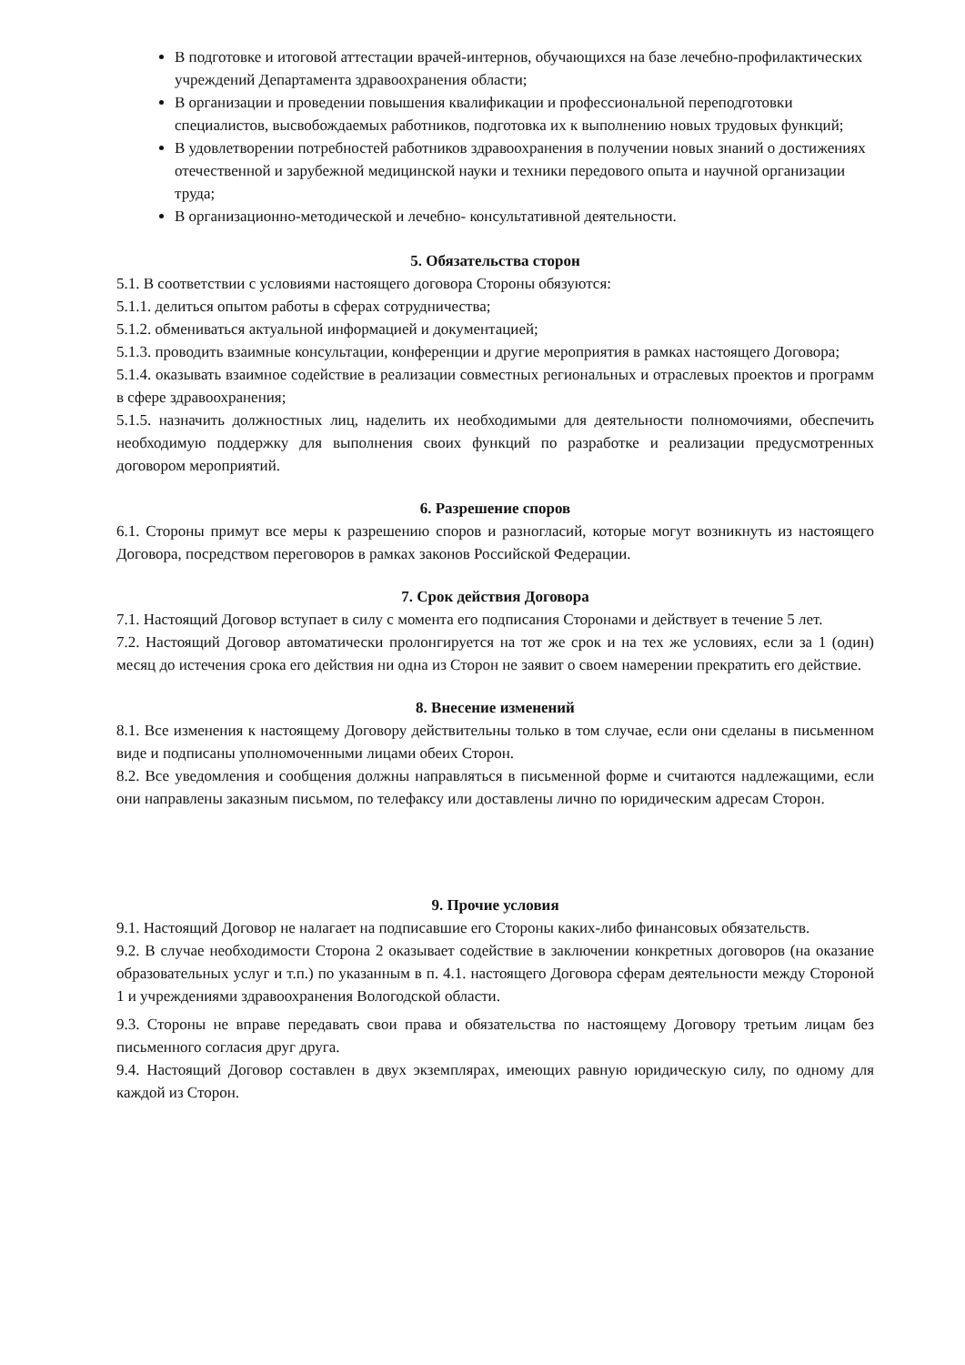В подготовке и итоговой аттестации врачей-интернов, обучающихся на базе лечебно-профилактических учреждений Департамента здравоохранения области;
В организации и проведении повышения квалификации и профессиональной переподготовки специалистов, высвобождаемых работников, подготовка их к выполнению новых трудовых функций;
В удовлетворении потребностей работников здравоохранения в получении новых знаний о достижениях отечественной и зарубежной медицинской науки и техники передового опыта и научной организации труда;
В организационно-методической и лечебно- консультативной деятельности.
5. Обязательства сторон
5.1. В соответствии с условиями настоящего договора Стороны обязуются:
5.1.1. делиться опытом работы в сферах сотрудничества;
5.1.2. обмениваться актуальной информацией и документацией;
5.1.3. проводить взаимные консультации, конференции и другие мероприятия в рамках настоящего Договора;
5.1.4. оказывать взаимное содействие в реализации совместных региональных и отраслевых проектов и программ в сфере здравоохранения;
5.1.5. назначить должностных лиц, наделить их необходимыми для деятельности полномочиями, обеспечить необходимую поддержку для выполнения своих функций по разработке и реализации предусмотренных договором мероприятий.
6. Разрешение споров
6.1. Стороны примут все меры к разрешению споров и разногласий, которые могут возникнуть из настоящего Договора, посредством переговоров в рамках законов Российской Федерации.
7. Срок действия Договора
7.1. Настоящий Договор вступает в силу с момента его подписания Сторонами и действует в течение 5 лет.
7.2. Настоящий Договор автоматически пролонгируется на тот же срок и на тех же условиях, если за 1 (один) месяц до истечения срока его действия ни одна из Сторон не заявит о своем намерении прекратить его действие.
8. Внесение изменений
8.1. Все изменения к настоящему Договору действительны только в том случае, если они сделаны в письменном виде и подписаны уполномоченными лицами обеих Сторон.
8.2. Все уведомления и сообщения должны направляться в письменной форме и считаются надлежащими, если они направлены заказным письмом, по телефаксу или доставлены лично по юридическим адресам Сторон.
9. Прочие условия
9.1. Настоящий Договор не налагает на подписавшие его Стороны каких-либо финансовых обязательств.
9.2. В случае необходимости Сторона 2 оказывает содействие в заключении конкретных договоров (на оказание образовательных услуг и т.п.) по указанным в п. 4.1. настоящего Договора сферам деятельности между Стороной 1 и учреждениями здравоохранения Вологодской области.
9.3. Стороны не вправе передавать свои права и обязательства по настоящему Договору третьим лицам без письменного согласия друг друга.
9.4. Настоящий Договор составлен в двух экземплярах, имеющих равную юридическую силу, по одному для каждой из Сторон.